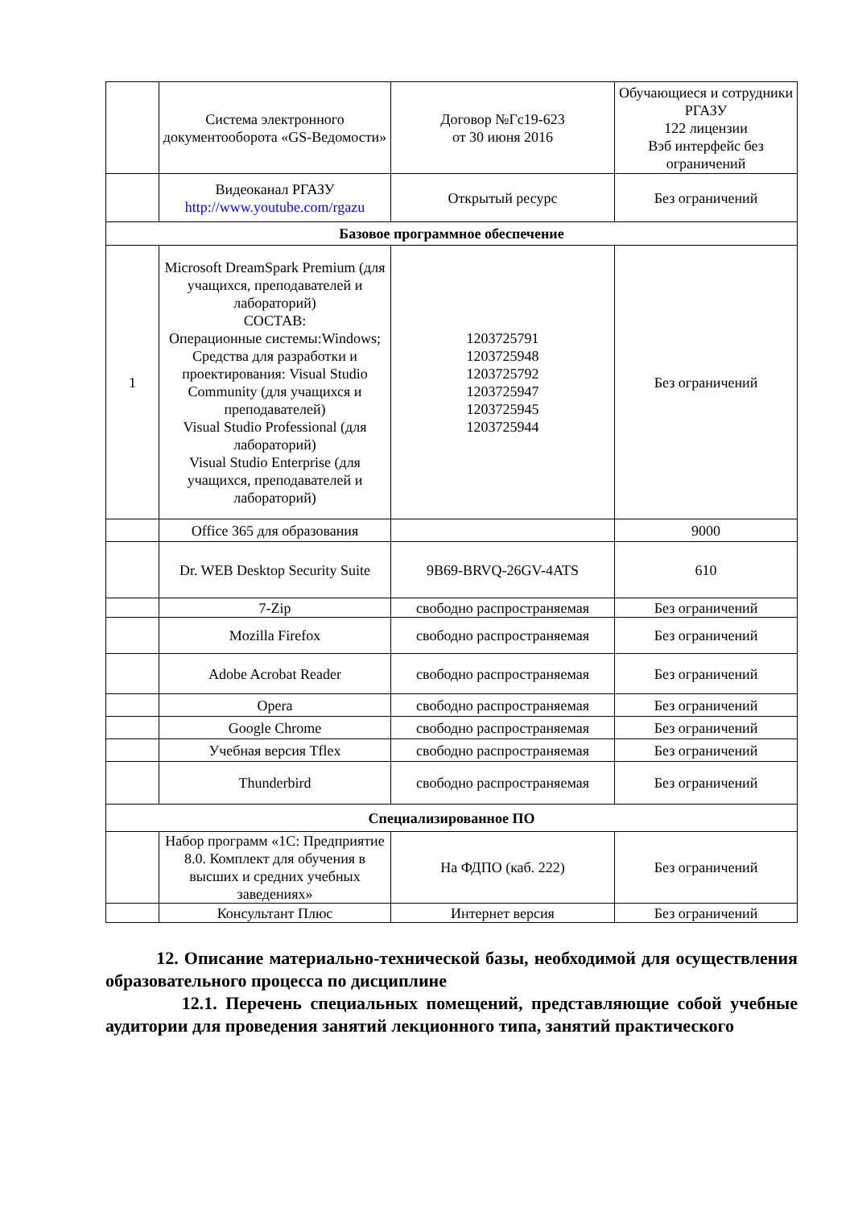| | Система электронного документооборота «GS-Ведомости» | Договор №Гс19-623 от 30 июня 2016 | Обучающиеся и сотрудники РГАЗУ 122 лицензии Вэб интерфейс без ограничений |
| | Видеоканал РГАЗУ http://www.youtube.com/rgazu | Открытый ресурс | Без ограничений |
| Базовое программное обеспечение | | | |
| 1 | Microsoft DreamSpark Premium (для учащихся, преподавателей и лабораторий) СОСТАВ: Операционные системы:Windows; Средства для разработки и проектирования: Visual Studio Community (для учащихся и преподавателей) Visual Studio Professional (для лабораторий) Visual Studio Enterprise (для учащихся, преподавателей и лабораторий) | 1203725791 1203725948 1203725792 1203725947 1203725945 1203725944 | Без ограничений |
| | Office 365 для образования | | 9000 |
| | Dr. WEB Desktop Security Suite | 9B69-BRVQ-26GV-4ATS | 610 |
| | 7-Zip | свободно распространяемая | Без ограничений |
| | Mozilla Firefox | свободно распространяемая | Без ограничений |
| | Adobe Acrobat Reader | свободно распространяемая | Без ограничений |
| | Opera | свободно распространяемая | Без ограничений |
| | Google Chrome | свободно распространяемая | Без ограничений |
| | Учебная версия Tflex | свободно распространяемая | Без ограничений |
| | Thunderbird | свободно распространяемая | Без ограничений |
| Специализированное ПО | | | |
| | Набор программ «1С: Предприятие 8.0. Комплект для обучения в высших и средних учебных заведениях» | На ФДПО (каб. 222) | Без ограничений |
| | Консультант Плюс | Интернет версия | Без ограничений |
12. Описание материально-технической базы, необходимой для осуществления образовательного процесса по дисциплине
12.1. Перечень специальных помещений, представляющие собой учебные аудитории для проведения занятий лекционного типа, занятий практического